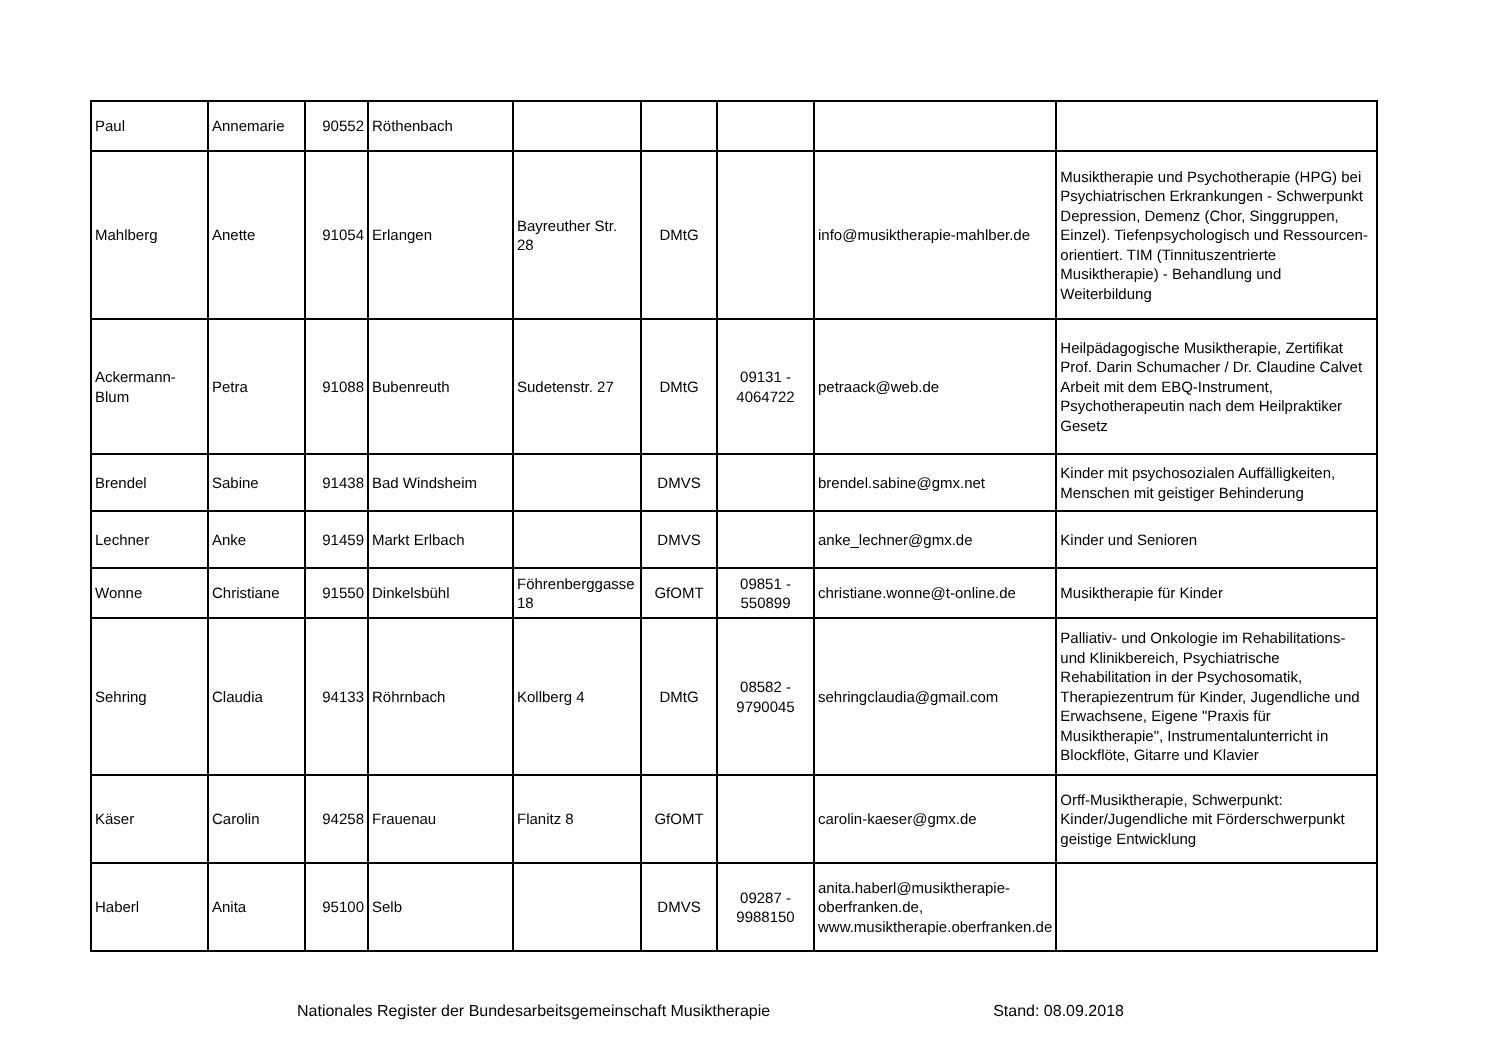| Paul | Annemarie | 90552 | Röthenbach | | | | | |
| Mahlberg | Anette | 91054 | Erlangen | Bayreuther Str. 28 | DMtG | | info@musiktherapie-mahlber.de | Musiktherapie und Psychotherapie (HPG) bei Psychiatrischen Erkrankungen - Schwerpunkt Depression, Demenz (Chor, Singgruppen, Einzel). Tiefenpsychologisch und Ressourcen-orientiert. TIM (Tinnituszentrierte Musiktherapie) - Behandlung und Weiterbildung |
| Ackermann-Blum | Petra | 91088 | Bubenreuth | Sudetenstr. 27 | DMtG | 09131 - 4064722 | petraack@web.de | Heilpädagogische Musiktherapie, Zertifikat Prof. Darin Schumacher / Dr. Claudine Calvet Arbeit mit dem EBQ-Instrument, Psychotherapeutin nach dem Heilpraktiker Gesetz |
| Brendel | Sabine | 91438 | Bad Windsheim | | DMVS | | brendel.sabine@gmx.net | Kinder mit psychosozialen Auffälligkeiten, Menschen mit geistiger Behinderung |
| Lechner | Anke | 91459 | Markt Erlbach | | DMVS | | anke_lechner@gmx.de | Kinder und Senioren |
| Wonne | Christiane | 91550 | Dinkelsbühl | Föhrenberggasse 18 | GfOMT | 09851 - 550899 | christiane.wonne@t-online.de | Musiktherapie für Kinder |
| Sehring | Claudia | 94133 | Röhrnbach | Kollberg 4 | DMtG | 08582 - 9790045 | sehringclaudia@gmail.com | Palliativ- und Onkologie im Rehabilitations- und Klinikbereich, Psychiatrische Rehabilitation in der Psychosomatik, Therapiezentrum für Kinder, Jugendliche und Erwachsene, Eigene "Praxis für Musiktherapie", Instrumentalunterricht in Blockflöte, Gitarre und Klavier |
| Käser | Carolin | 94258 | Frauenau | Flanitz 8 | GfOMT | | carolin-kaeser@gmx.de | Orff-Musiktherapie, Schwerpunkt: Kinder/Jugendliche mit Förderschwerpunkt geistige Entwicklung |
| Haberl | Anita | 95100 | Selb | | DMVS | 09287 - 9988150 | anita.haberl@musiktherapie-oberfranken.de, www.musiktherapie.oberfranken.de | |
Nationales Register der Bundesarbeitsgemeinschaft Musiktherapie Stand: 08.09.2018